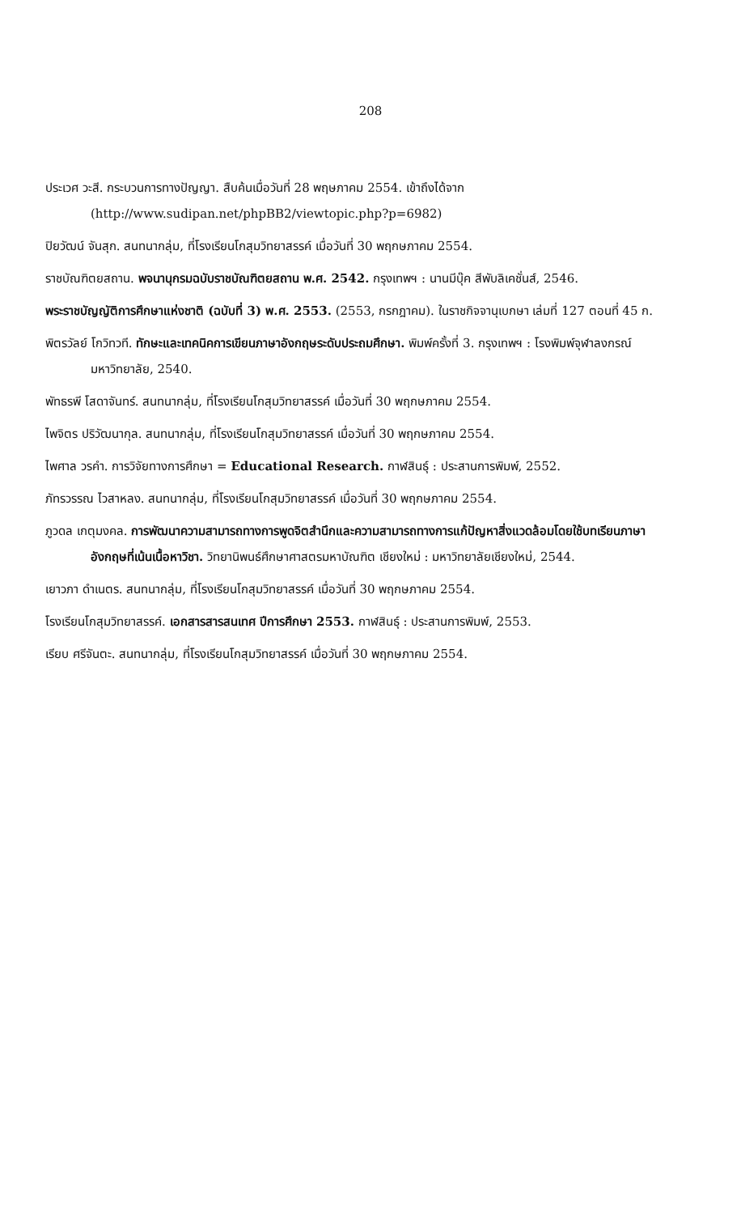208
ประเวศ วะสี. กระบวนการทางปัญญา. สืบค้นเมื่อวันที่ 28 พฤษภาคม 2554. เข้าถึงได้จาก (http://www.sudipan.net/phpBB2/viewtopic.php?p=6982)
ปิยวัฒน์ จันสุก. สนทนากลุ่ม, ที่โรงเรียนโกสุมวิทยาสรรค์ เมื่อวันที่ 30 พฤกษภาคม 2554.
ราชบัณฑิตยสถาน. พจนานุกรมฉบับราชบัณฑิตยสถาน พ.ศ. 2542. กรุงเทพฯ : นานมีบุ๊ค สีพับลิเคชั่นส์, 2546.
พระราชบัญญัติการศึกษาแห่งชาติ (ฉบับที่ 3) พ.ศ. 2553. (2553, กรกฎาคม). ในราชกิจจานุเบกษา เล่มที่ 127 ตอนที่ 45 ก.
พิตรวัลย์ โกวิทวที. ทักษะและเทคนิคการเขียนภาษาอังกฤษระดับประถมศึกษา. พิมพ์ครั้งที่ 3. กรุงเทพฯ : โรงพิมพ์จุฬาลงกรณ์มหาวิทยาลัย, 2540.
พัทธรพี โสดาจันทร์. สนทนากลุ่ม, ที่โรงเรียนโกสุมวิทยาสรรค์ เมื่อวันที่ 30 พฤกษภาคม 2554.
ไพจิตร ปริวัฒนากุล. สนทนากลุ่ม, ที่โรงเรียนโกสุมวิทยาสรรค์ เมื่อวันที่ 30 พฤกษภาคม 2554.
ไพศาล วรคำ. การวิจัยทางการศึกษา = Educational Research. กาฬสินธุ์ : ประสานการพิมพ์, 2552.
ภัทรวรรณ ไวสาหลง. สนทนากลุ่ม, ที่โรงเรียนโกสุมวิทยาสรรค์ เมื่อวันที่ 30 พฤกษภาคม 2554.
ภูวดล เกตุมงคล. การพัฒนาความสามารถทางการพูดจิตสำนึกและความสามารถทางการแก้ปัญหาสิ่งแวดล้อมโดยใช้บทเรียนภาษาอังกฤษที่เน้นเนื้อหาวิชา. วิทยานิพนธ์ศึกษาศาสตรมหาบัณฑิต เชียงใหม่ : มหาวิทยาลัยเชียงใหม่, 2544.
เยาวภา ดำเนตร. สนทนากลุ่ม, ที่โรงเรียนโกสุมวิทยาสรรค์ เมื่อวันที่ 30 พฤกษภาคม 2554.
โรงเรียนโกสุมวิทยาสรรค์. เอกสารสารสนเทศ ปีการศึกษา 2553. กาฬสินธุ์ : ประสานการพิมพ์, 2553.
เรียบ ศรีจันตะ. สนทนากลุ่ม, ที่โรงเรียนโกสุมวิทยาสรรค์ เมื่อวันที่ 30 พฤกษภาคม 2554.